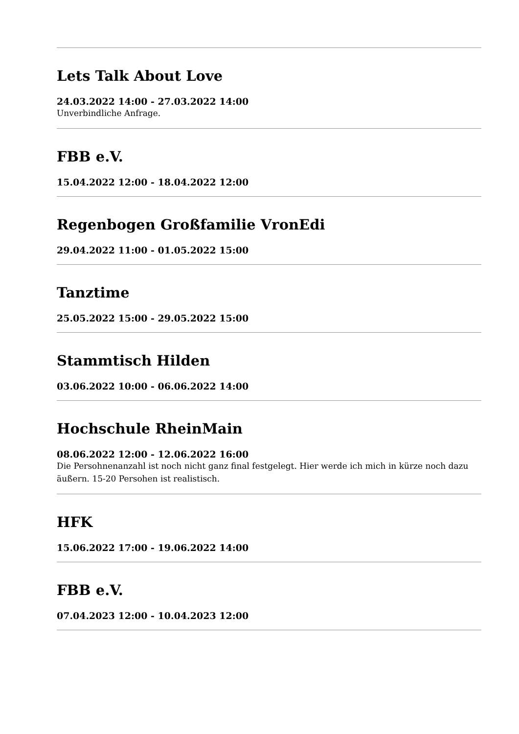Lets Talk About Love
24.03.2022 14:00 - 27.03.2022 14:00
Unverbindliche Anfrage.
FBB e.V.
15.04.2022 12:00 - 18.04.2022 12:00
Regenbogen Großfamilie VronEdi
29.04.2022 11:00 - 01.05.2022 15:00
Tanztime
25.05.2022 15:00 - 29.05.2022 15:00
Stammtisch Hilden
03.06.2022 10:00 - 06.06.2022 14:00
Hochschule RheinMain
08.06.2022 12:00 - 12.06.2022 16:00
Die Persohnenanzahl ist noch nicht ganz final festgelegt. Hier werde ich mich in kürze noch dazu äußern. 15-20 Persohen ist realistisch.
HFK
15.06.2022 17:00 - 19.06.2022 14:00
FBB e.V.
07.04.2023 12:00 - 10.04.2023 12:00